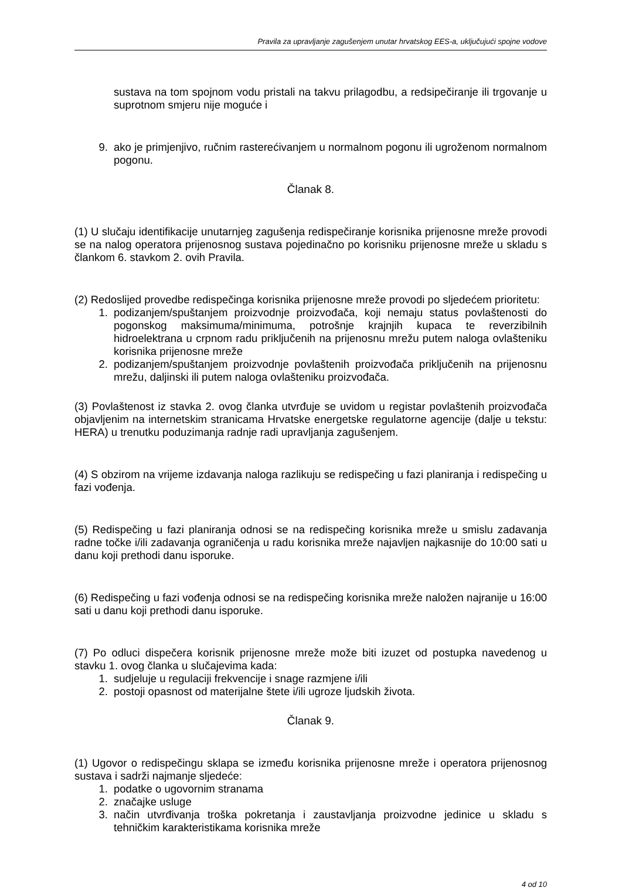Pravila za upravljanje zagušenjem unutar hrvatskog EES-a, uključujući spojne vodove
sustava na tom spojnom vodu pristali na takvu prilagodbu, a redsipečiranje ili trgovanje u suprotnom smjeru nije moguće i
9. ako je primjenjivo, ručnim rasterećivanjem u normalnom pogonu ili ugroženom normalnom pogonu.
Članak 8.
(1) U slučaju identifikacije unutarnjeg zagušenja redispečiranje korisnika prijenosne mreže provodi se na nalog operatora prijenosnog sustava pojedinačno po korisniku prijenosne mreže u skladu s člankom 6. stavkom 2. ovih Pravila.
(2) Redoslijed provedbe redispečinga korisnika prijenosne mreže provodi po sljedećem prioritetu:
1. podizanjem/spuštanjem proizvodnje proizvođača, koji nemaju status povlaštenosti do pogonskog maksimuma/minimuma, potrošnje krajnjih kupaca te reverzibilnih hidroelektrana u crpnom radu priključenih na prijenosnu mrežu putem naloga ovlašteniku korisnika prijenosne mreže
2. podizanjem/spuštanjem proizvodnje povlaštenih proizvođača priključenih na prijenosnu mrežu, daljinski ili putem naloga ovlašteniku proizvođača.
(3) Povlaštenost iz stavka 2. ovog članka utvrđuje se uvidom u registar povlaštenih proizvođača objavljenim na internetskim stranicama Hrvatske energetske regulatorne agencije (dalje u tekstu: HERA) u trenutku poduzimanja radnje radi upravljanja zagušenjem.
(4) S obzirom na vrijeme izdavanja naloga razlikuju se redispečing u fazi planiranja i redispečing u fazi vođenja.
(5) Redispečing u fazi planiranja odnosi se na redispečing korisnika mreže u smislu zadavanja radne točke i/ili zadavanja ograničenja u radu korisnika mreže najavljen najkasnije do 10:00 sati u danu koji prethodi danu isporuke.
(6) Redispečing u fazi vođenja odnosi se na redispečing korisnika mreže naložen najranije u 16:00 sati u danu koji prethodi danu isporuke.
(7) Po odluci dispečera korisnik prijenosne mreže može biti izuzet od postupka navedenog u stavku 1. ovog članka u slučajevima kada:
1. sudjeluje u regulaciji frekvencije i snage razmjene i/ili
2. postoji opasnost od materijalne štete i/ili ugroze ljudskih života.
Članak 9.
(1) Ugovor o redispečingu sklapa se između korisnika prijenosne mreže i operatora prijenosnog sustava i sadrži najmanje sljedeće:
1. podatke o ugovornim stranama
2. značajke usluge
3. način utvrđivanja troška pokretanja i zaustavljanja proizvodne jedinice u skladu s tehničkim karakteristikama korisnika mreže
4 od 10